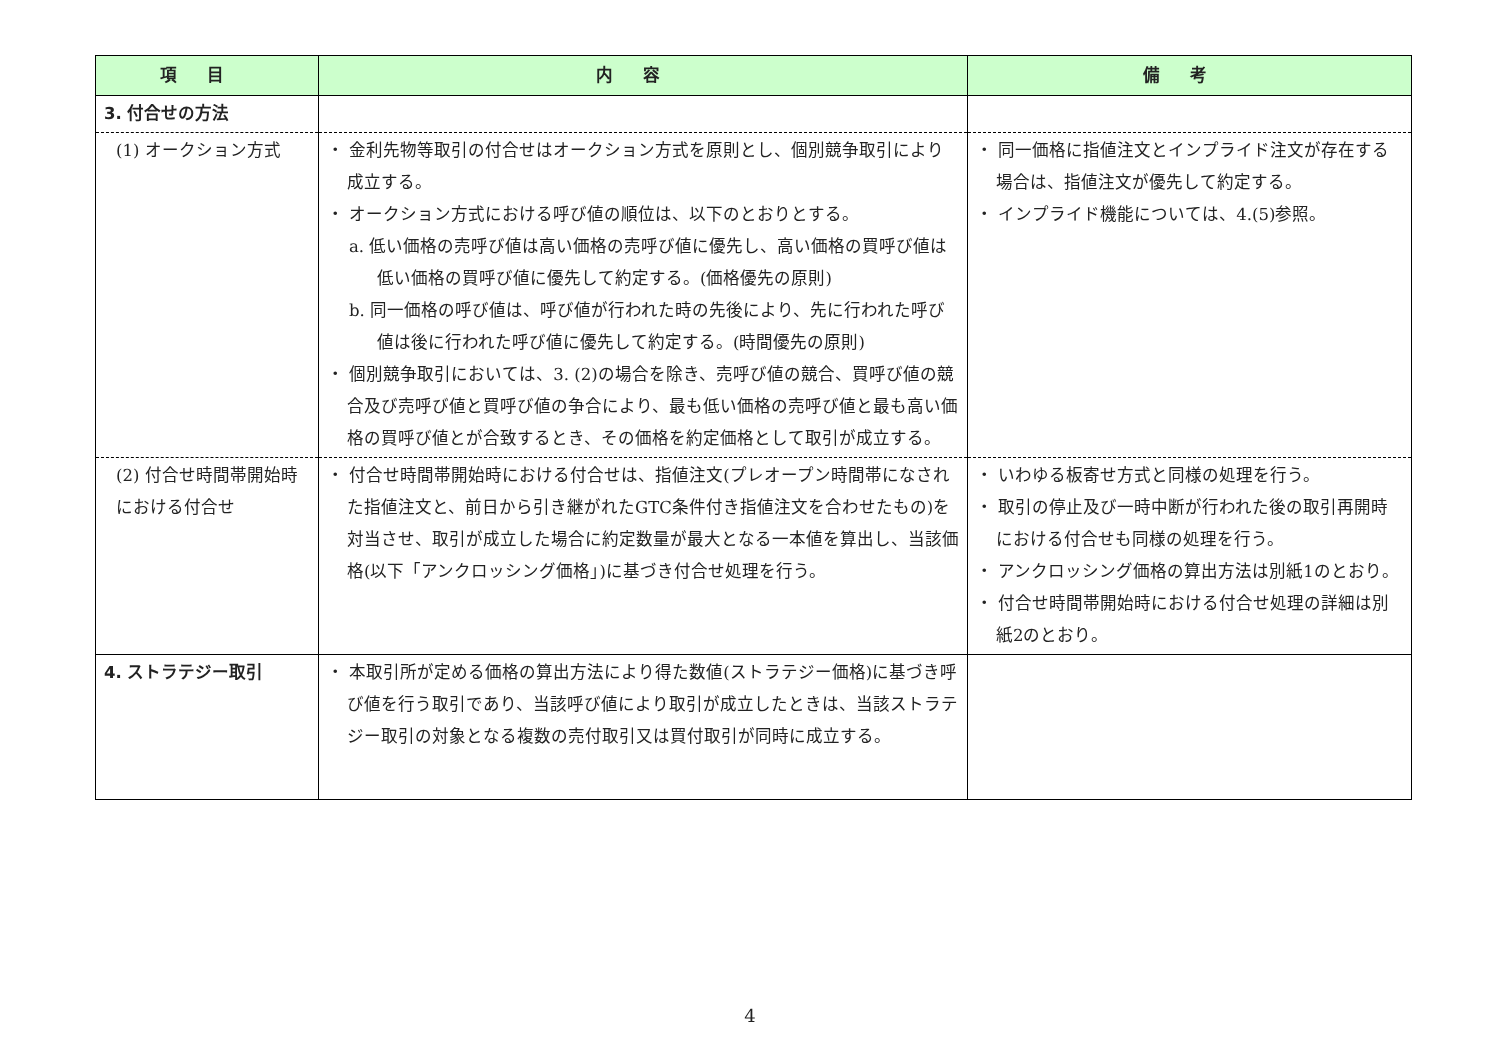| 項目 | 内容 | 備考 |
| --- | --- | --- |
| 3. 付合せの方法 | | |
| (1) オークション方式 | ・ 金利先物等取引の付合せはオークション方式を原則とし、個別競争取引により成立する。 ・ オークション方式における呼び値の順位は、以下のとおりとする。 a. 低い価格の売呼び値は高い価格の売呼び値に優先し、高い価格の買呼び値は低い価格の買呼び値に優先して約定する。(価格優先の原則) b. 同一価格の呼び値は、呼び値が行われた時の先後により、先に行われた呼び値は後に行われた呼び値に優先して約定する。(時間優先の原則) ・ 個別競争取引においては、3. (2)の場合を除き、売呼び値の競合、買呼び値の競合及び売呼び値と買呼び値の争合により、最も低い価格の売呼び値と最も高い価格の買呼び値とが合致するとき、その価格を約定価格として取引が成立する。 | ・ 同一価格に指値注文とインプライド注文が存在する場合は、指値注文が優先して約定する。 ・ インプライド機能については、4.(5)参照。 |
| (2) 付合せ時間帯開始時における付合せ | ・ 付合せ時間帯開始時における付合せは、指値注文(プレオープン時間帯になされた指値注文と、前日から引き継がれたGTC条件付き指値注文を合わせたもの)を対当させ、取引が成立した場合に約定数量が最大となる一本値を算出し、当該価格(以下「アンクロッシング価格」)に基づき付合せ処理を行う。 | ・ いわゆる板寄せ方式と同様の処理を行う。 ・ 取引の停止及び一時中断が行われた後の取引再開時における付合せも同様の処理を行う。 ・ アンクロッシング価格の算出方法は別紙1のとおり。 ・ 付合せ時間帯開始時における付合せ処理の詳細は別紙2のとおり。 |
| 4. ストラテジー取引 | ・ 本取引所が定める価格の算出方法により得た数値(ストラテジー価格)に基づき呼び値を行う取引であり、当該呼び値により取引が成立したときは、当該ストラテジー取引の対象となる複数の売付取引又は買付取引が同時に成立する。 | |
4